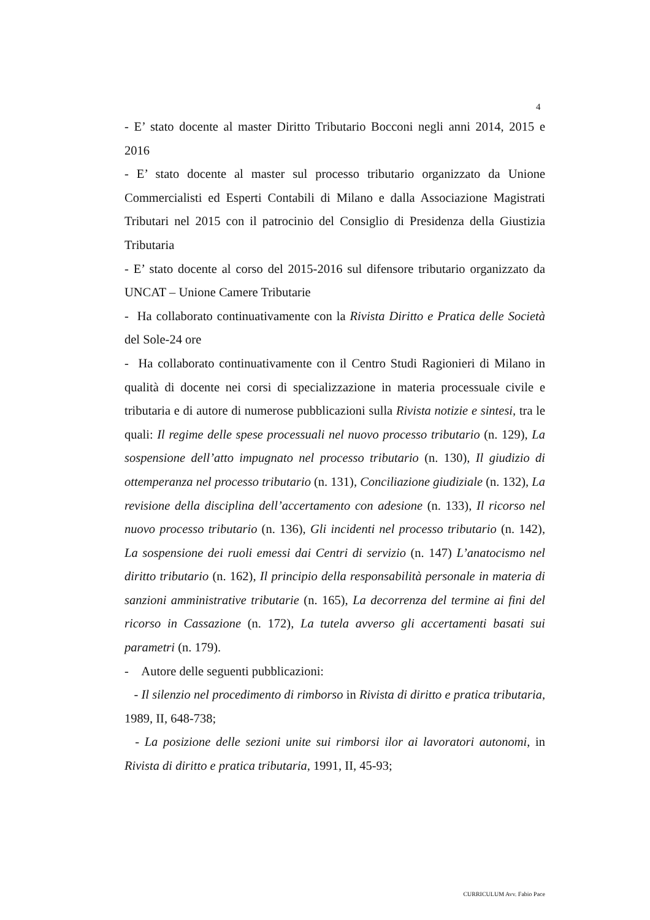4
- E’ stato docente al master Diritto Tributario Bocconi negli anni 2014, 2015 e 2016
- E’ stato docente al master sul processo tributario organizzato da Unione Commercialisti ed Esperti Contabili di Milano e dalla Associazione Magistrati Tributari nel 2015 con il patrocinio del Consiglio di Presidenza della Giustizia Tributaria
- E’ stato docente al corso del 2015-2016 sul difensore tributario organizzato da UNCAT – Unione Camere Tributarie
- Ha collaborato continuativamente con la Rivista Diritto e Pratica delle Società del Sole-24 ore
- Ha collaborato continuativamente con il Centro Studi Ragionieri di Milano in qualità di docente nei corsi di specializzazione in materia processuale civile e tributaria e di autore di numerose pubblicazioni sulla Rivista notizie e sintesi, tra le quali: Il regime delle spese processuali nel nuovo processo tributario (n. 129), La sospensione dell’atto impugnato nel processo tributario (n. 130), Il giudizio di ottemperanza nel processo tributario (n. 131), Conciliazione giudiziale (n. 132), La revisione della disciplina dell’accertamento con adesione (n. 133), Il ricorso nel nuovo processo tributario (n. 136), Gli incidenti nel processo tributario (n. 142), La sospensione dei ruoli emessi dai Centri di servizio (n. 147) L’anatocismo nel diritto tributario (n. 162), Il principio della responsabilità personale in materia di sanzioni amministrative tributarie (n. 165), La decorrenza del termine ai fini del ricorso in Cassazione (n. 172), La tutela avverso gli accertamenti basati sui parametri (n. 179).
- Autore delle seguenti pubblicazioni:
- Il silenzio nel procedimento di rimborso in Rivista di diritto e pratica tributaria, 1989, II, 648-738;
- La posizione delle sezioni unite sui rimborsi ilor ai lavoratori autonomi, in Rivista di diritto e pratica tributaria, 1991, II, 45-93;
CURRICULUM Avv. Fabio Pace